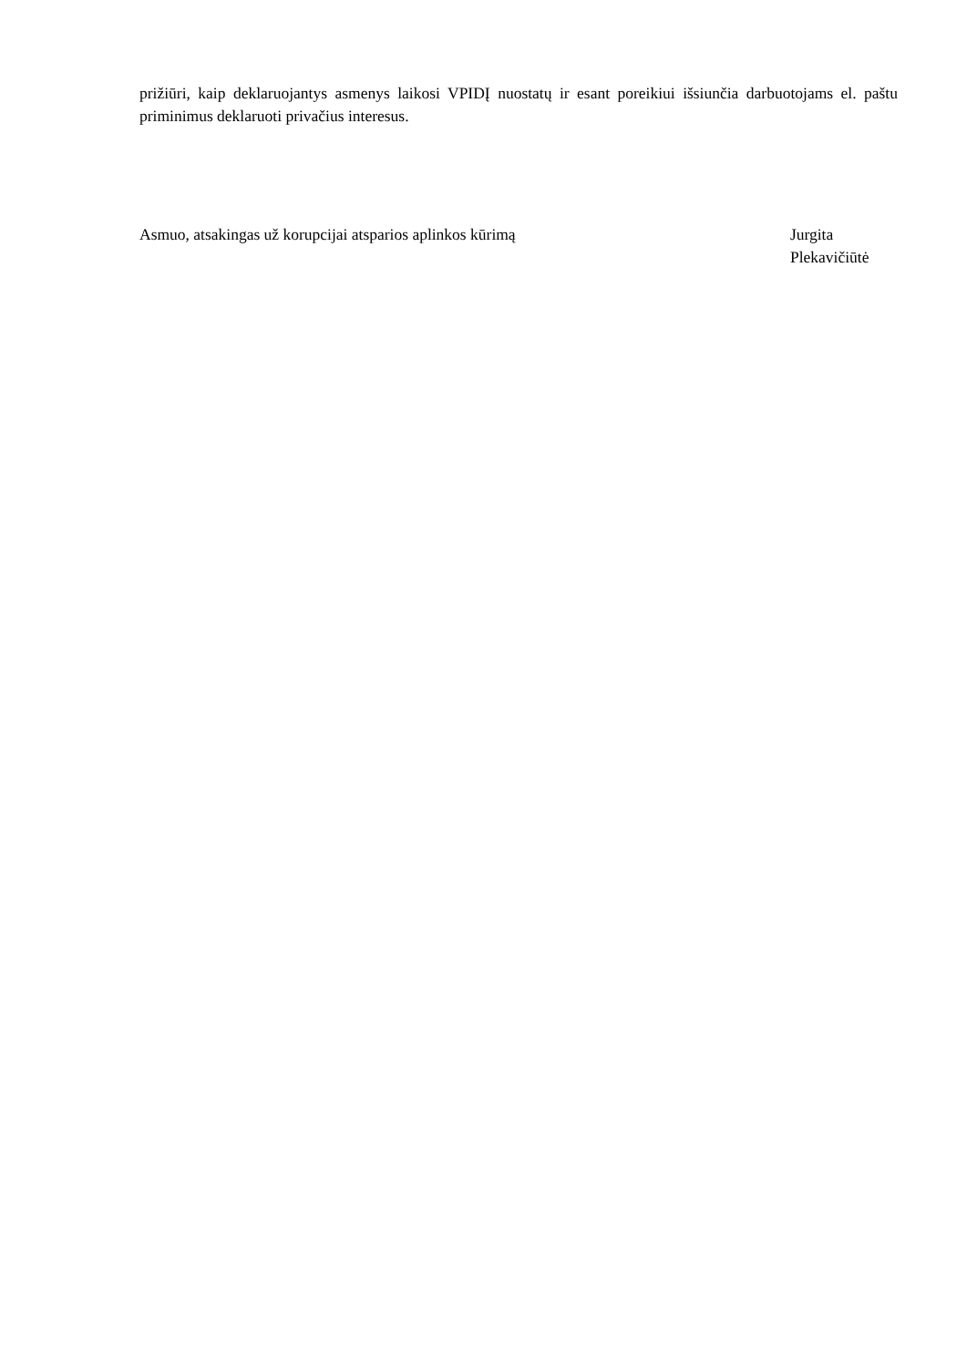prižiūri, kaip deklaruojantys asmenys laikosi VPIDĮ nuostatų ir esant poreikiui išsiunčia darbuotojams el. paštu priminimus deklaruoti privačius interesus.
Asmuo, atsakingas už korupcijai atsparios aplinkos kūrimą Jurgita Plekavičiūtė